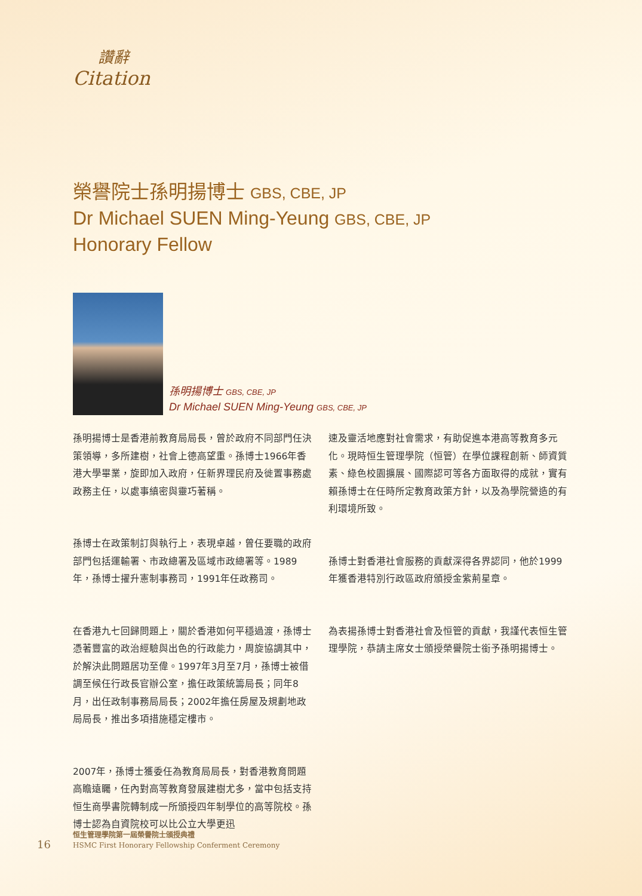讚辭
Citation
榮譽院士孫明揚博士 GBS, CBE, JP
Dr Michael SUEN Ming-Yeung GBS, CBE, JP
Honorary Fellow
孫明揚博士 GBS, CBE, JP
Dr Michael SUEN Ming-Yeung GBS, CBE, JP
孫明揚博士是香港前教育局局長，曾於政府不同部門任決策領導，多所建樹，社會上德高望重。孫博士1966年香港大學畢業，旋即加入政府，任新界理民府及徙置事務處政務主任，以處事縝密與靈巧著稱。
孫博士在政策制訂與執行上，表現卓越，曾任要職的政府部門包括運輸署、市政總署及區域市政總署等。1989年，孫博士擢升憲制事務司，1991年任政務司。
在香港九七回歸問題上，關於香港如何平穩過渡，孫博士憑著豐富的政治經驗與出色的行政能力，周旋協調其中，於解決此問題居功至偉。1997年3月至7月，孫博士被借調至候任行政長官辦公室，擔任政策統籌局長；同年8月，出任政制事務局局長；2002年擔任房屋及規劃地政局局長，推出多項措施穩定樓市。
2007年，孫博士獲委任為教育局局長，對香港教育問題高瞻遠矚，任內對高等教育發展建樹尤多，當中包括支持恒生商學書院轉制成一所頒授四年制學位的高等院校。孫博士認為自資院校可以比公立大學更迅
速及靈活地應對社會需求，有助促進本港高等教育多元化。現時恒生管理學院（恒管）在學位課程創新、師資質素、綠色校園擴展、國際認可等各方面取得的成就，實有賴孫博士在任時所定教育政策方針，以及為學院營造的有利環境所致。
孫博士對香港社會服務的貢獻深得各界認同，他於1999年獲香港特別行政區政府頒授金紫荊星章。
為表揚孫博士對香港社會及恒管的貢獻，我謹代表恒生管理學院，恭請主席女士頒授榮譽院士銜予孫明揚博士。
16
恒生管理學院第一屆榮譽院士頒授典禮
HSMC First Honorary Fellowship Conferment Ceremony